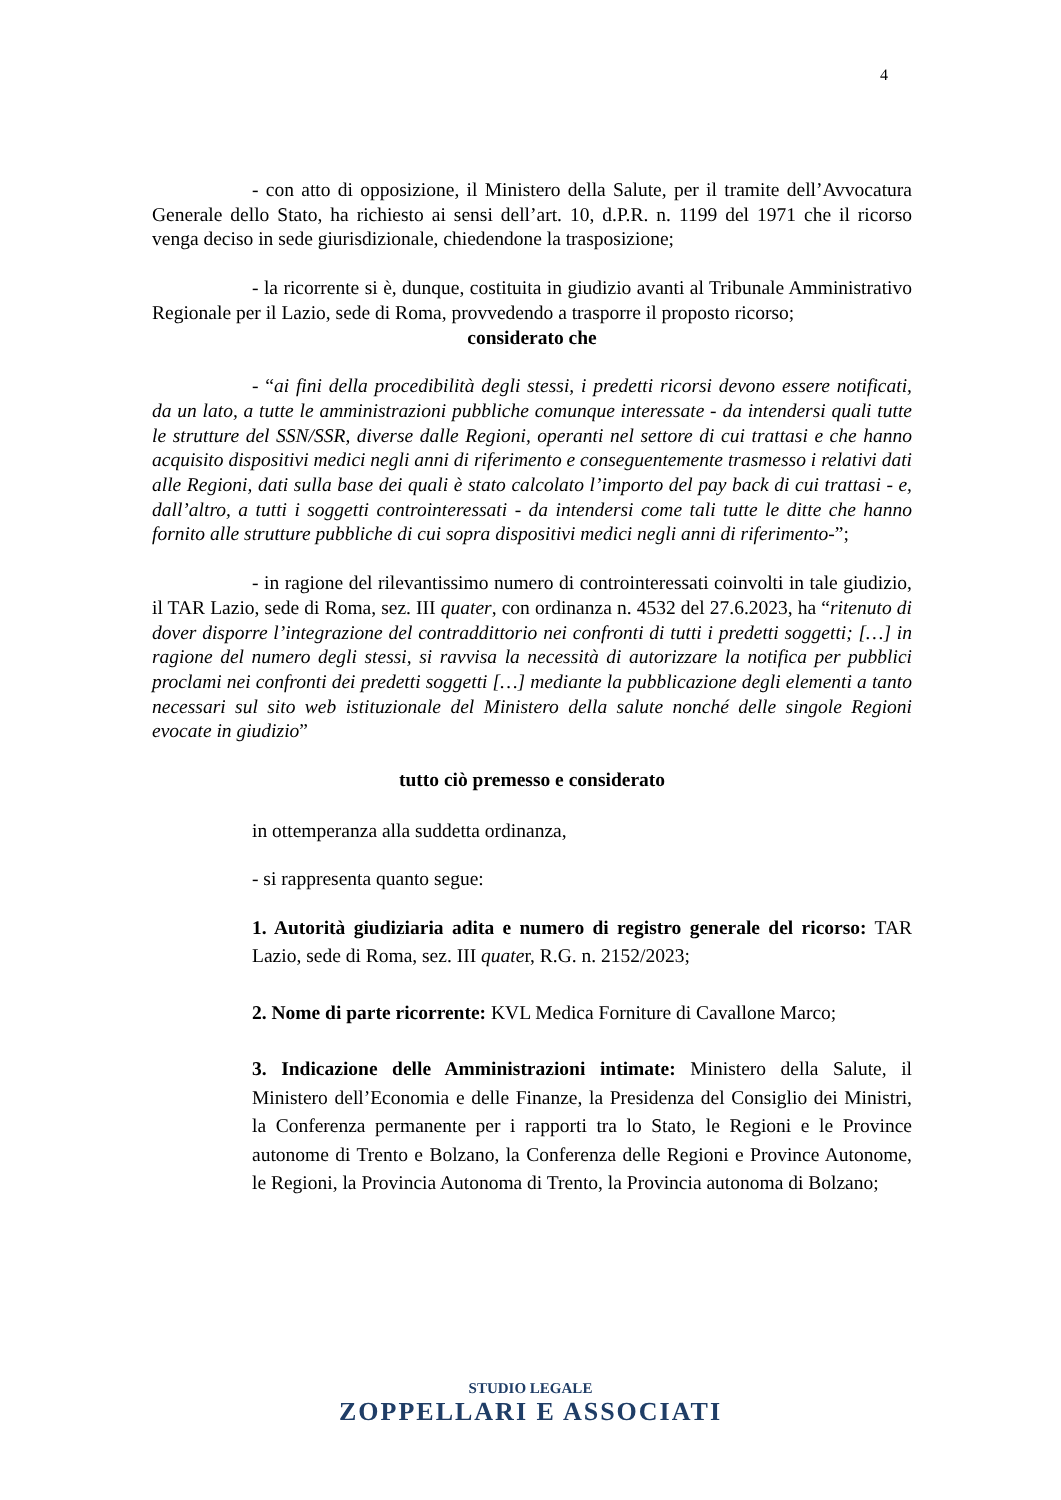4
- con atto di opposizione, il Ministero della Salute, per il tramite dell’Avvocatura Generale dello Stato, ha richiesto ai sensi dell’art. 10, d.P.R. n. 1199 del 1971 che il ricorso venga deciso in sede giurisdizionale, chiedendone la trasposizione;
- la ricorrente si è, dunque, costituita in giudizio avanti al Tribunale Amministrativo Regionale per il Lazio, sede di Roma, provvedendo a trasporre il proposto ricorso;
considerato che
- “ai fini della procedibilità degli stessi, i predetti ricorsi devono essere notificati, da un lato, a tutte le amministrazioni pubbliche comunque interessate - da intendersi quali tutte le strutture del SSN/SSR, diverse dalle Regioni, operanti nel settore di cui trattasi e che hanno acquisito dispositivi medici negli anni di riferimento e conseguentemente trasmesso i relativi dati alle Regioni, dati sulla base dei quali è stato calcolato l’importo del pay back di cui trattasi - e, dall’altro, a tutti i soggetti controinteressati - da intendersi come tali tutte le ditte che hanno fornito alle strutture pubbliche di cui sopra dispositivi medici negli anni di riferimento-”;
- in ragione del rilevantissimo numero di controinteressati coinvolti in tale giudizio, il TAR Lazio, sede di Roma, sez. III quater, con ordinanza n. 4532 del 27.6.2023, ha “ritenuto di dover disporre l’integrazione del contraddittorio nei confronti di tutti i predetti soggetti; […] in ragione del numero degli stessi, si ravvisa la necessità di autorizzare la notifica per pubblici proclami nei confronti dei predetti soggetti […] mediante la pubblicazione degli elementi a tanto necessari sul sito web istituzionale del Ministero della salute nonché delle singole Regioni evocate in giudizio”
tutto ciò premesso e considerato
in ottemperanza alla suddetta ordinanza,
- si rappresenta quanto segue:
1. Autorità giudiziaria adita e numero di registro generale del ricorso: TAR Lazio, sede di Roma, sez. III quater, R.G. n. 2152/2023;
2. Nome di parte ricorrente: KVL Medica Forniture di Cavallone Marco;
3. Indicazione delle Amministrazioni intimate: Ministero della Salute, il Ministero dell’Economia e delle Finanze, la Presidenza del Consiglio dei Ministri, la Conferenza permanente per i rapporti tra lo Stato, le Regioni e le Province autonome di Trento e Bolzano, la Conferenza delle Regioni e Province Autonome, le Regioni, la Provincia Autonoma di Trento, la Provincia autonoma di Bolzano;
STUDIO LEGALE
ZOPPELLARI E ASSOCIATI